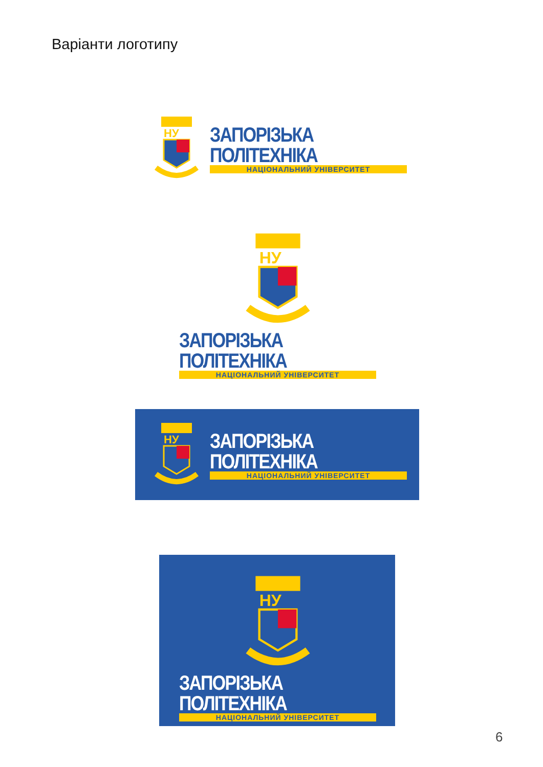Варіанти логотипу
НУ
ЗАПОРІЗЬКА ПОЛІТЕХНІКА
НАЦІОНАЛЬНИЙ УНІВЕРСИТЕТ
НУ
ЗАПОРІЗЬКА ПОЛІТЕХНІКА
НАЦІОНАЛЬНИЙ УНІВЕРСИТЕТ
НУ
ЗАПОРІЗЬКА ПОЛІТЕХНІКА
НАЦІОНАЛЬНИЙ УНІВЕРСИТЕТ
НУ
ЗАПОРІЗЬКА ПОЛІТЕХНІКА
НАЦІОНАЛЬНИЙ УНІВЕРСИТЕТ
6